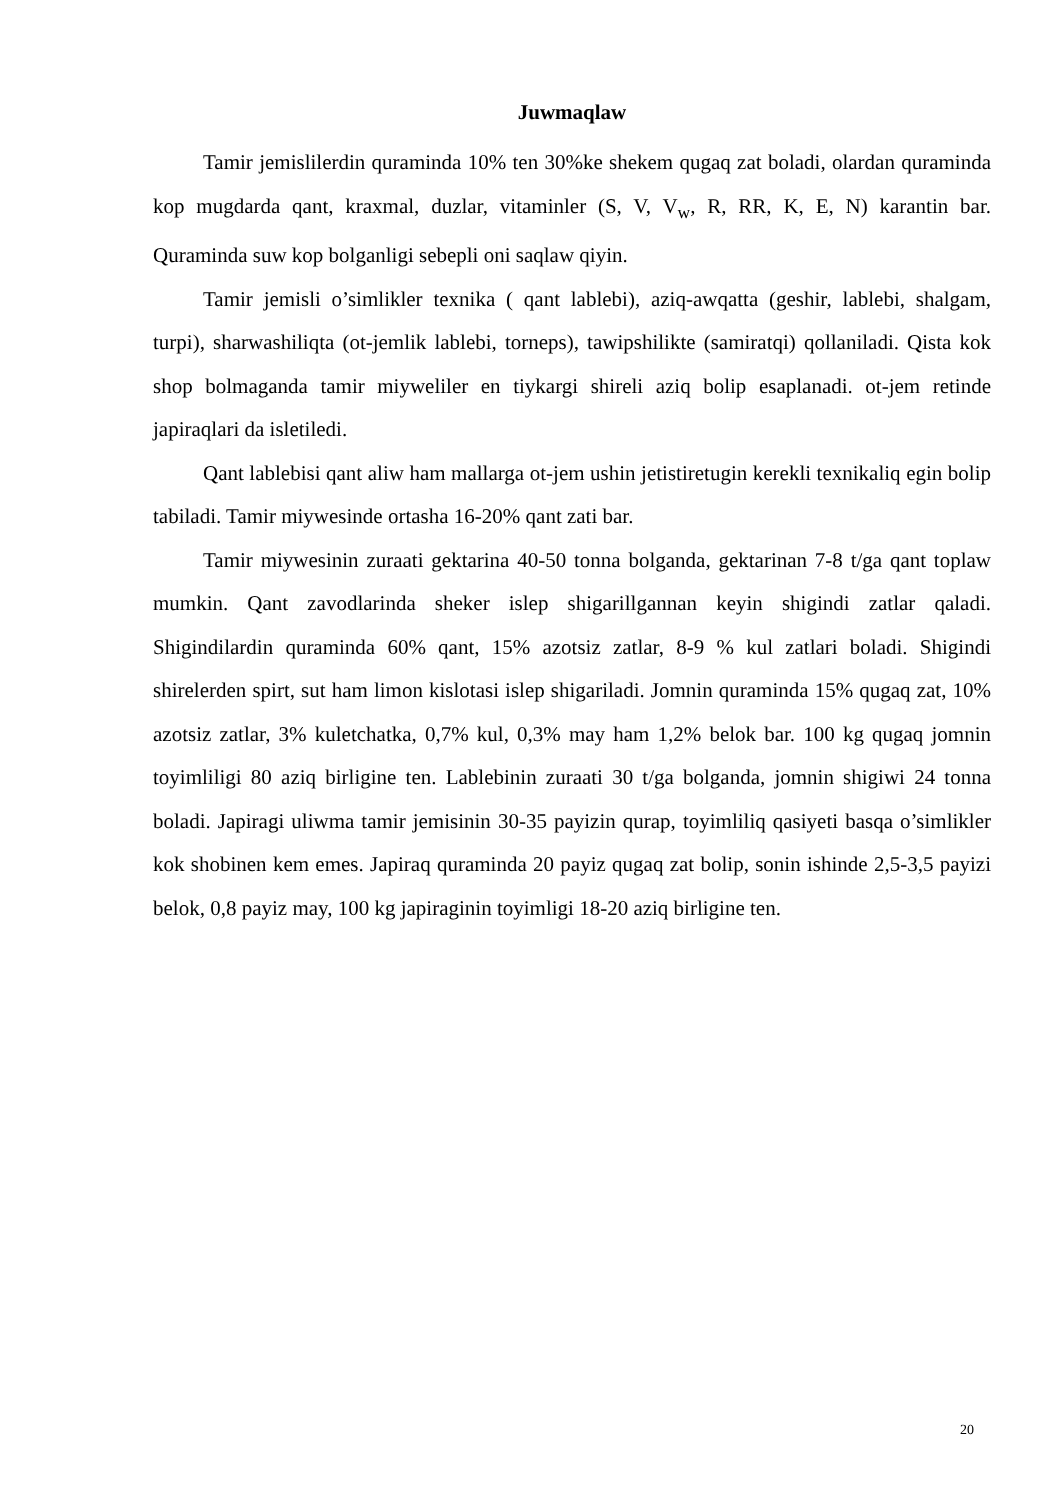Juwmaqlaw
Tamir jemislilerdin quraminda 10% ten 30%ke shekem qugaq zat boladi, olardan quraminda kop mugdarda qant, kraxmal, duzlar, vitaminler (S, V, V<sub>w</sub>, R, RR, K, E, N) karantin bar. Quraminda suw kop bolganligi sebepli oni saqlaw qiyin.
Tamir jemisli o’simlikler texnika ( qant lablebi), aziq-awqatta (geshir, lablebi, shalgam, turpi), sharwashiliqta (ot-jemlik lablebi, torneps), tawipshilikte (samiratqi) qollaniladi. Qista kok shop bolmaganda tamir miyweliler en tiykargi shireli aziq bolip esaplanadi. ot-jem retinde japiraqlari da isletiledi.
Qant lablebisi qant aliw ham mallarga ot-jem ushin jetistiretugin kerekli texnikaliq egin bolip tabiladi. Tamir miywesinde ortasha 16-20% qant zati bar.
Tamir miywesinin zuraati gektarina 40-50 tonna bolganda, gektarinan 7-8 t/ga qant toplaw mumkin. Qant zavodlarinda sheker islep shigarillgannan keyin shigindi zatlar qaladi. Shigindilardin quraminda 60% qant, 15% azotsiz zatlar, 8-9 % kul zatlari boladi. Shigindi shirelerden spirt, sut ham limon kislotasi islep shigariladi. Jomnin quraminda 15% qugaq zat, 10% azotsiz zatlar, 3% kuletchatka, 0,7% kul, 0,3% may ham 1,2% belok bar. 100 kg qugaq jomnin toyimliligi 80 aziq birligine ten. Lablebinin zuraati 30 t/ga bolganda, jomnin shigiwi 24 tonna boladi. Japiragi uliwma tamir jemisinin 30-35 payizin qurap, toyimliliq qasiyeti basqa o’simlikler kok shobinen kem emes. Japiraq quraminda 20 payiz qugaq zat bolip, sonin ishinde 2,5-3,5 payizi belok, 0,8 payiz may, 100 kg japiraginin toyimligi 18-20 aziq birligine ten.
20